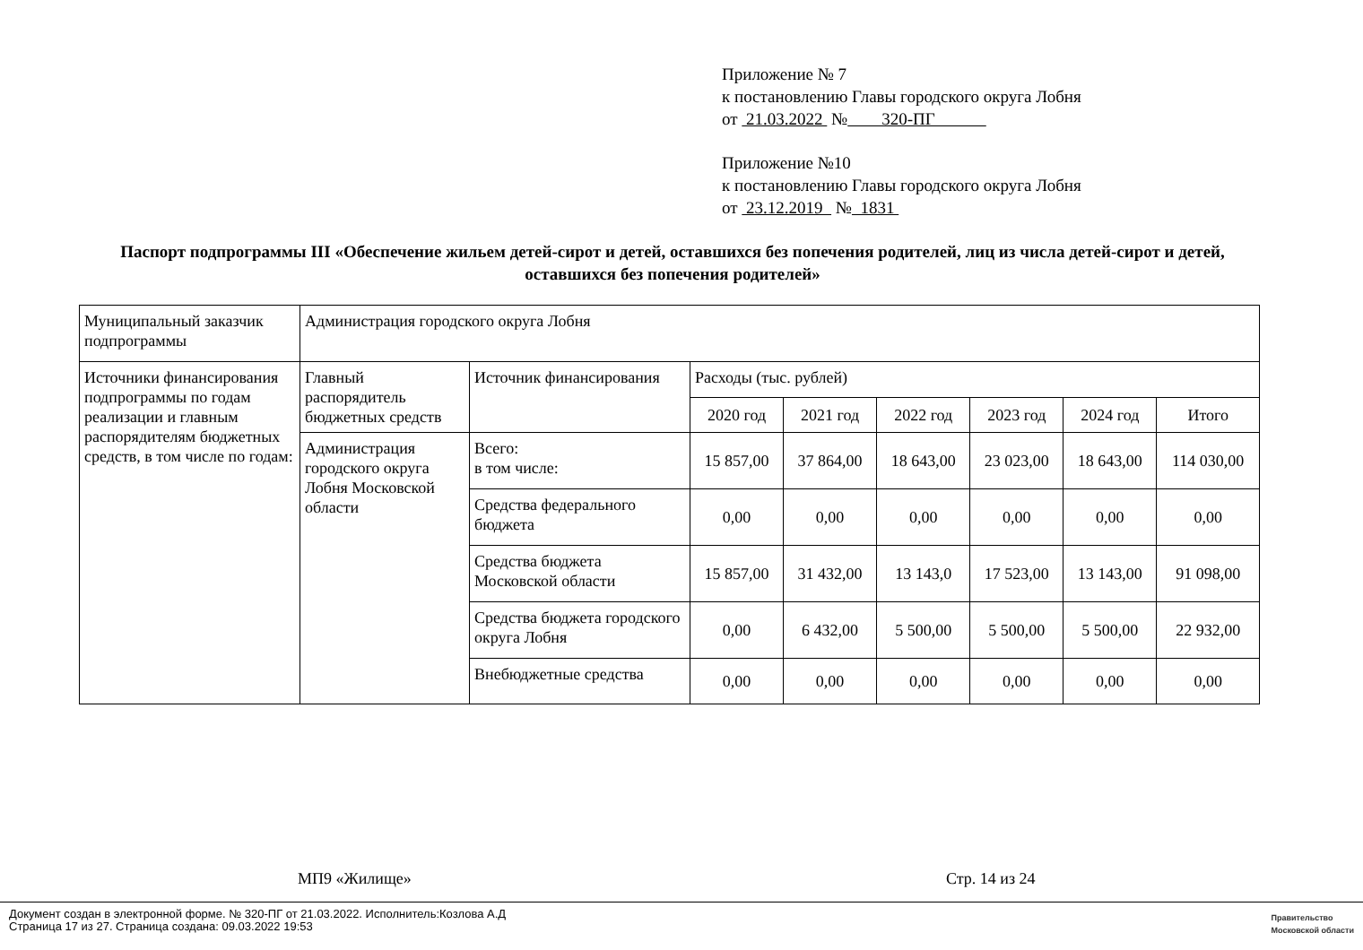Приложение № 7
к постановлению Главы городского округа Лобня
от 21.03.2022 № 320-ПГ
Приложение №10
к постановлению Главы городского округа Лобня
от 23.12.2019 № 1831
Паспорт подпрограммы III «Обеспечение жильем детей-сирот и детей, оставшихся без попечения родителей, лиц из числа детей-сирот и детей, оставшихся без попечения родителей»
| Муниципальный заказчик подпрограммы | Администрация городского округа Лобня | | | | | | | |
| Источники финансирования подпрограммы по годам реализации и главным распорядителям бюджетных средств, в том числе по годам: | Главный распорядитель бюджетных средств | Источник финансирования | Расходы (тыс. рублей) | | | | | |
| | | | 2020 год | 2021 год | 2022 год | 2023 год | 2024 год | Итого |
| | Администрация городского округа Лобня Московской области | Всего: в том числе: | 15 857,00 | 37 864,00 | 18 643,00 | 23 023,00 | 18 643,00 | 114 030,00 |
| | | Средства федерального бюджета | 0,00 | 0,00 | 0,00 | 0,00 | 0,00 | 0,00 |
| | | Средства бюджета Московской области | 15 857,00 | 31 432,00 | 13 143,0 | 17 523,00 | 13 143,00 | 91 098,00 |
| | | Средства бюджета городского округа Лобня | 0,00 | 6 432,00 | 5 500,00 | 5 500,00 | 5 500,00 | 22 932,00 |
| | | Внебюджетные средства | 0,00 | 0,00 | 0,00 | 0,00 | 0,00 | 0,00 |
МП9 «Жилище» Стр. 14 из 24
Документ создан в электронной форме. № 320-ПГ от 21.03.2022. Исполнитель:Козлова А.Д
Страница 17 из 27. Страница создана: 09.03.2022 19:53
Правительство
Московской области